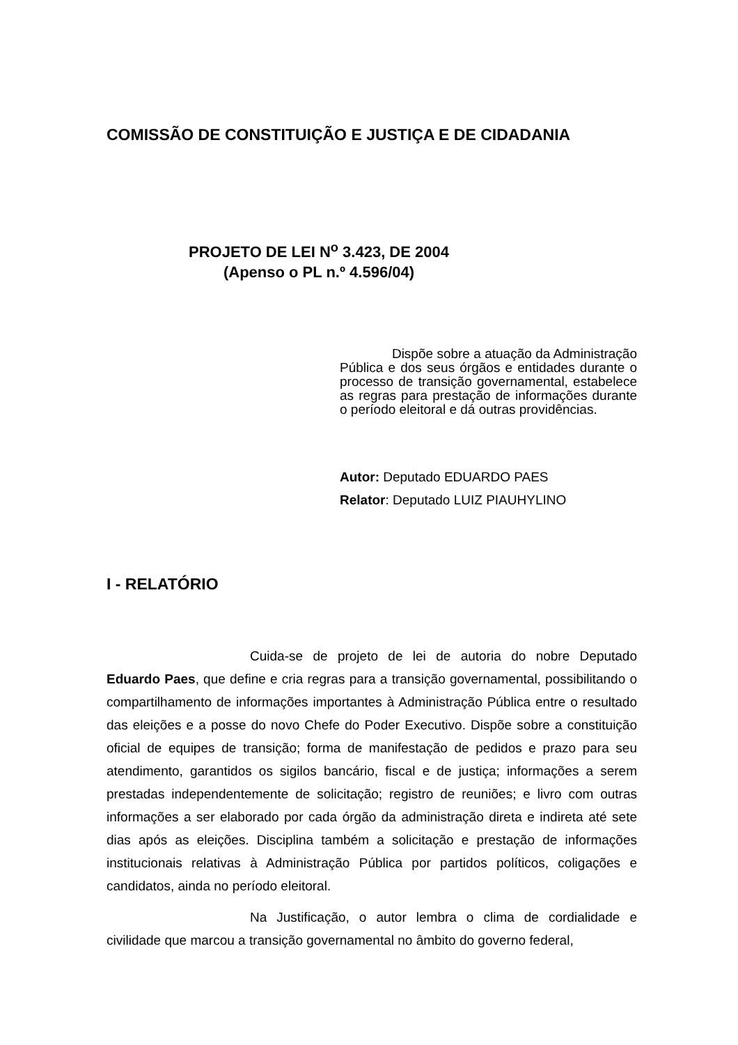COMISSÃO DE CONSTITUIÇÃO E JUSTIÇA E DE CIDADANIA
PROJETO DE LEI N<sup>o</sup> 3.423, DE 2004
(Apenso o PL n.º 4.596/04)
Dispõe sobre a atuação da Administração Pública e dos seus órgãos e entidades durante o processo de transição governamental, estabelece as regras para prestação de informações durante o período eleitoral e dá outras providências.
Autor: Deputado EDUARDO PAES
Relator: Deputado LUIZ PIAUHYLINO
I - RELATÓRIO
Cuida-se de projeto de lei de autoria do nobre Deputado Eduardo Paes, que define e cria regras para a transição governamental, possibilitando o compartilhamento de informações importantes à Administração Pública entre o resultado das eleições e a posse do novo Chefe do Poder Executivo. Dispõe sobre a constituição oficial de equipes de transição; forma de manifestação de pedidos e prazo para seu atendimento, garantidos os sigilos bancário, fiscal e de justiça; informações a serem prestadas independentemente de solicitação; registro de reuniões; e livro com outras informações a ser elaborado por cada órgão da administração direta e indireta até sete dias após as eleições. Disciplina também a solicitação e prestação de informações institucionais relativas à Administração Pública por partidos políticos, coligações e candidatos, ainda no período eleitoral.
Na Justificação, o autor lembra o clima de cordialidade e civilidade que marcou a transição governamental no âmbito do governo federal,